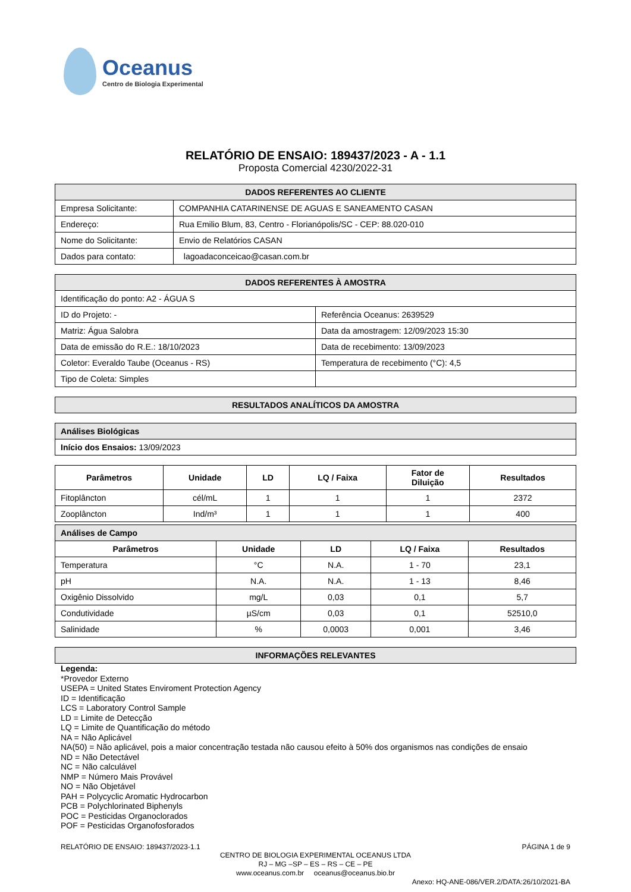Oceanus
Centro de Biologia Experimental
RELATÓRIO DE ENSAIO: 189437/2023 - A - 1.1
Proposta Comercial 4230/2022-31
| DADOS REFERENTES AO CLIENTE | |
| Empresa Solicitante: | COMPANHIA CATARINENSE DE AGUAS E SANEAMENTO CASAN |
| Endereço: | Rua Emilio Blum, 83, Centro - Florianópolis/SC - CEP: 88.020-010 |
| Nome do Solicitante: | Envio de Relatórios CASAN |
| Dados para contato: | lagoadaconceicao@casan.com.br |
| DADOS REFERENTES À AMOSTRA | |
| Identificação do ponto: A2 - ÁGUA S | |
| ID do Projeto: - | Referência Oceanus: 2639529 |
| Matriz: Água Salobra | Data da amostragem: 12/09/2023 15:30 |
| Data de emissão do R.E.: 18/10/2023 | Data de recebimento: 13/09/2023 |
| Coletor: Everaldo Taube (Oceanus - RS) | Temperatura de recebimento (°C): 4,5 |
| Tipo de Coleta: Simples | |
| RESULTADOS ANALÍTICOS DA AMOSTRA |
| Análises Biológicas |
| Início dos Ensaios: 13/09/2023 |
| Parâmetros | Unidade | LD | LQ / Faixa | Fator de Diluição | Resultados |
| --- | --- | --- | --- | --- | --- |
| Fitoplâncton | cél/mL | 1 | 1 | 1 | 2372 |
| Zooplâncton | Ind/m³ | 1 | 1 | 1 | 400 |
| Análises de Campo | | | | |
| Parâmetros | Unidade | LD | LQ / Faixa | Resultados |
| Temperatura | °C | N.A. | 1 - 70 | 23,1 |
| pH | N.A. | N.A. | 1 - 13 | 8,46 |
| Oxigênio Dissolvido | mg/L | 0,03 | 0,1 | 5,7 |
| Condutividade | µS/cm | 0,03 | 0,1 | 52510,0 |
| Salinidade | % | 0,0003 | 0,001 | 3,46 |
| INFORMAÇÕES RELEVANTES |
Legenda:
*Provedor Externo
USEPA = United States Enviroment Protection Agency
ID = Identificação
LCS = Laboratory Control Sample
LD = Limite de Detecção
LQ = Limite de Quantificação do método
NA = Não Aplicável
NA(50) = Não aplicável, pois a maior concentração testada não causou efeito à 50% dos organismos nas condições de ensaio
ND = Não Detectável
NC = Não calculável
NMP = Número Mais Provável
NO = Não Objetável
PAH = Polycyclic Aromatic Hydrocarbon
PCB = Polychlorinated Biphenyls
POC = Pesticidas Organoclorados
POF = Pesticidas Organofosforados
RELATÓRIO DE ENSAIO: 189437/2023-1.1 PÁGINA 1 de 9
CENTRO DE BIOLOGIA EXPERIMENTAL OCEANUS LTDA
RJ – MG –SP – ES – RS – CE – PE
www.oceanus.com.br oceanus@oceanus.bio.br
Anexo: HQ-ANE-086/VER.2/DATA:26/10/2021-BA